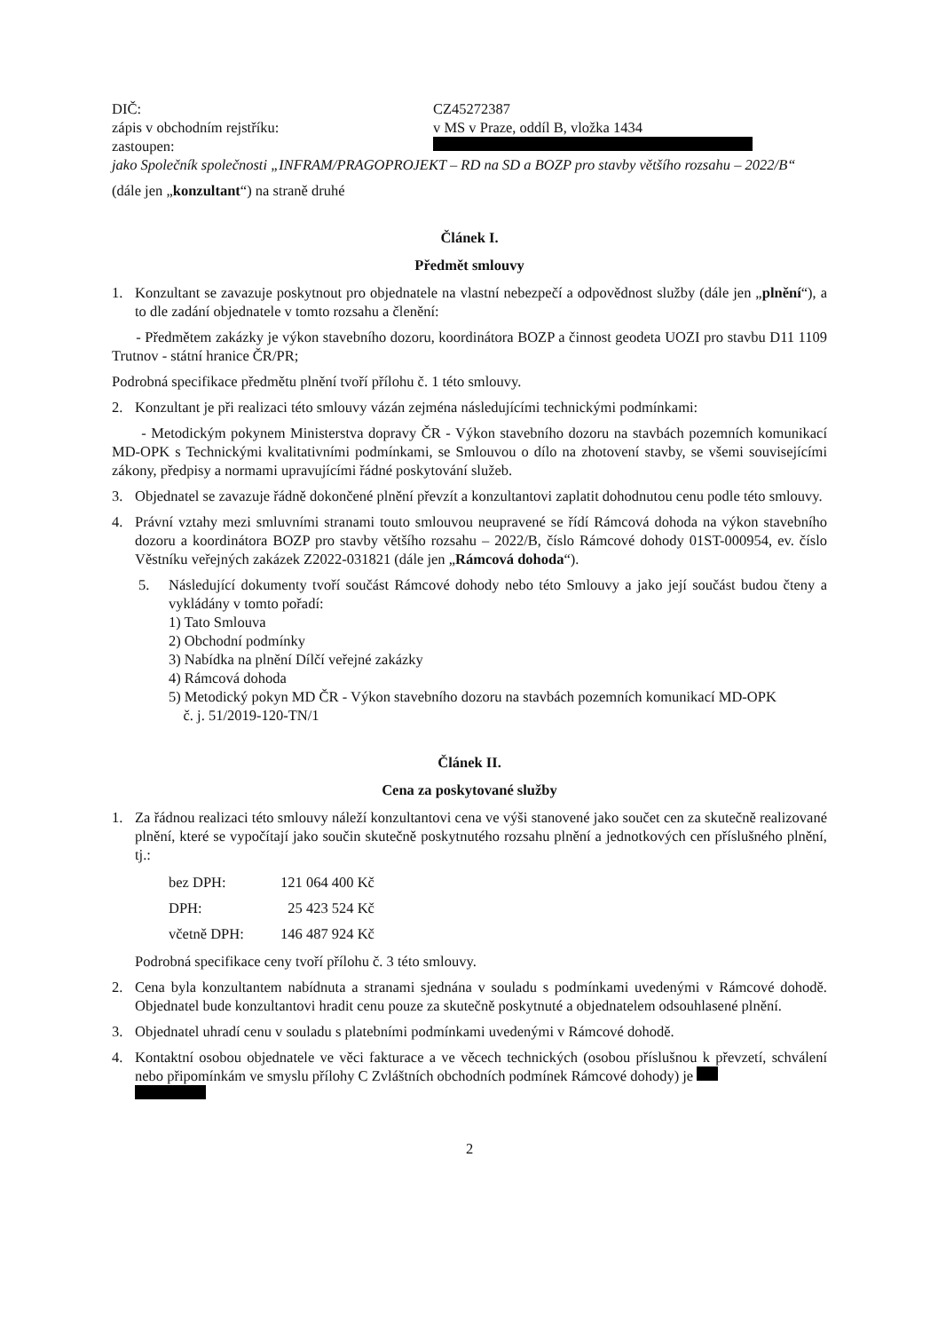| DIČ: | CZ45272387 |
| zápis v obchodním rejstříku: | v MS v Praze, oddíl B, vložka 1434 |
| zastoupen: | |
jako Společník společnosti „INFRAM/PRAGOPROJEKT – RD na SD a BOZP pro stavby většího rozsahu – 2022/B“
(dále jen „konzultant“) na straně druhé
Článek I.
Předmět smlouvy
1. Konzultant se zavazuje poskytnout pro objednatele na vlastní nebezpečí a odpovědnost služby (dále jen „plnění“), a to dle zadání objednatele v tomto rozsahu a členění:
- Předmětem zakázky je výkon stavebního dozoru, koordinátora BOZP a činnost geodeta UOZI pro stavbu D11 1109 Trutnov - státní hranice ČR/PR;
Podrobná specifikace předmětu plnění tvoří přílohu č. 1 této smlouvy.
2. Konzultant je při realizaci této smlouvy vázán zejména následujícími technickými podmínkami:
- Metodickým pokynem Ministerstva dopravy ČR - Výkon stavebního dozoru na stavbách pozemních komunikací MD-OPK s Technickými kvalitativními podmínkami, se Smlouvou o dílo na zhotovení stavby, se všemi souvisejícími zákony, předpisy a normami upravujícími řádné poskytování služeb.
3. Objednatel se zavazuje řádně dokončené plnění převzít a konzultantovi zaplatit dohodnutou cenu podle této smlouvy.
4. Právní vztahy mezi smluvními stranami touto smlouvou neupravené se řídí Rámcová dohoda na výkon stavebního dozoru a koordinátora BOZP pro stavby většího rozsahu – 2022/B, číslo Rámcové dohody 01ST-000954, ev. číslo Věstníku veřejných zakázek Z2022-031821 (dále jen „Rámcová dohoda“).
5. Následující dokumenty tvoří součást Rámcové dohody nebo této Smlouvy a jako její součást budou čteny a vykládány v tomto pořadí:
1) Tato Smlouva
2) Obchodní podmínky
3) Nabídka na plnění Dílčí veřejné zakázky
4) Rámcová dohoda
5) Metodický pokyn MD ČR - Výkon stavebního dozoru na stavbách pozemních komunikací MD-OPK
č. j. 51/2019-120-TN/1
Článek II.
Cena za poskytované služby
1. Za řádnou realizaci této smlouvy náleží konzultantovi cena ve výši stanovené jako součet cen za skutečně realizované plnění, které se vypočítají jako součin skutečně poskytnutého rozsahu plnění a jednotkových cen příslušného plnění, tj.:
| bez DPH: | 121 064 400 Kč |
| DPH: | 25 423 524 Kč |
| včetně DPH: | 146 487 924 Kč |
Podrobná specifikace ceny tvoří přílohu č. 3 této smlouvy.
2. Cena byla konzultantem nabídnuta a stranami sjednána v souladu s podmínkami uvedenými v Rámcové dohodě. Objednatel bude konzultantovi hradit cenu pouze za skutečně poskytnuté a objednatelem odsouhlasené plnění.
3. Objednatel uhradí cenu v souladu s platebními podmínkami uvedenými v Rámcové dohodě.
4. Kontaktní osobou objednatele ve věci fakturace a ve věcech technických (osobou příslušnou k převzetí, schválení nebo připomínkám ve smyslu přílohy C Zvláštních obchodních podmínek Rámcové dohody) je
2